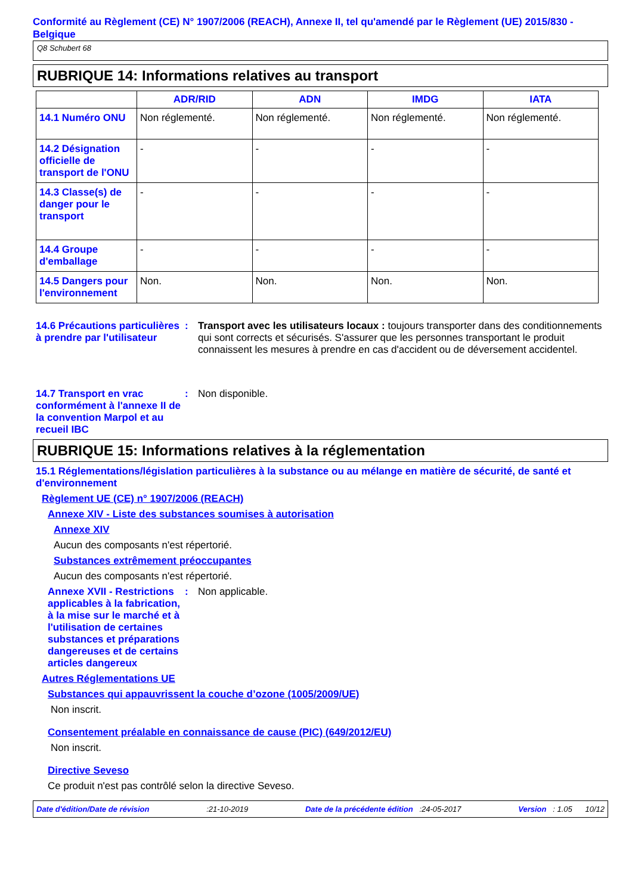Conformité au Règlement (CE) N° 1907/2006 (REACH), Annexe II, tel qu'amendé par le Règlement (UE) 2015/830 - Belgique
Q8 Schubert 68
RUBRIQUE 14: Informations relatives au transport
| | ADR/RID | ADN | IMDG | IATA |
| --- | --- | --- | --- | --- |
| 14.1 Numéro ONU | Non réglementé. | Non réglementé. | Non réglementé. | Non réglementé. |
| 14.2 Désignation officielle de transport de l'ONU | - | - | - | - |
| 14.3 Classe(s) de danger pour le transport | - | - | - | - |
| 14.4 Groupe d'emballage | - | - | - | - |
| 14.5 Dangers pour l'environnement | Non. | Non. | Non. | Non. |
14.6 Précautions particulières à prendre par l'utilisateur
: Transport avec les utilisateurs locaux : toujours transporter dans des conditionnements qui sont corrects et sécurisés. S'assurer que les personnes transportant le produit connaissent les mesures à prendre en cas d'accident ou de déversement accidentel.
14.7 Transport en vrac conformément à l'annexe II de la convention Marpol et au recueil IBC
: Non disponible.
RUBRIQUE 15: Informations relatives à la réglementation
15.1 Réglementations/législation particulières à la substance ou au mélange en matière de sécurité, de santé et d'environnement
Règlement UE (CE) n° 1907/2006 (REACH)
Annexe XIV - Liste des substances soumises à autorisation
Annexe XIV
Aucun des composants n'est répertorié.
Substances extrêmement préoccupantes
Aucun des composants n'est répertorié.
Annexe XVII - Restrictions applicables à la fabrication, à la mise sur le marché et à l'utilisation de certaines substances et préparations dangereuses et de certains articles dangereux
: Non applicable.
Autres Réglementations UE
Substances qui appauvrissent la couche d’ozone (1005/2009/UE)
Non inscrit.
Consentement préalable en connaissance de cause (PIC) (649/2012/EU)
Non inscrit.
Directive Seveso
Ce produit n'est pas contrôlé selon la directive Seveso.
Date d'édition/Date de révision:21-10-2019 Date de la précédente édition :24-05-2017 Version : 1.05 10/12